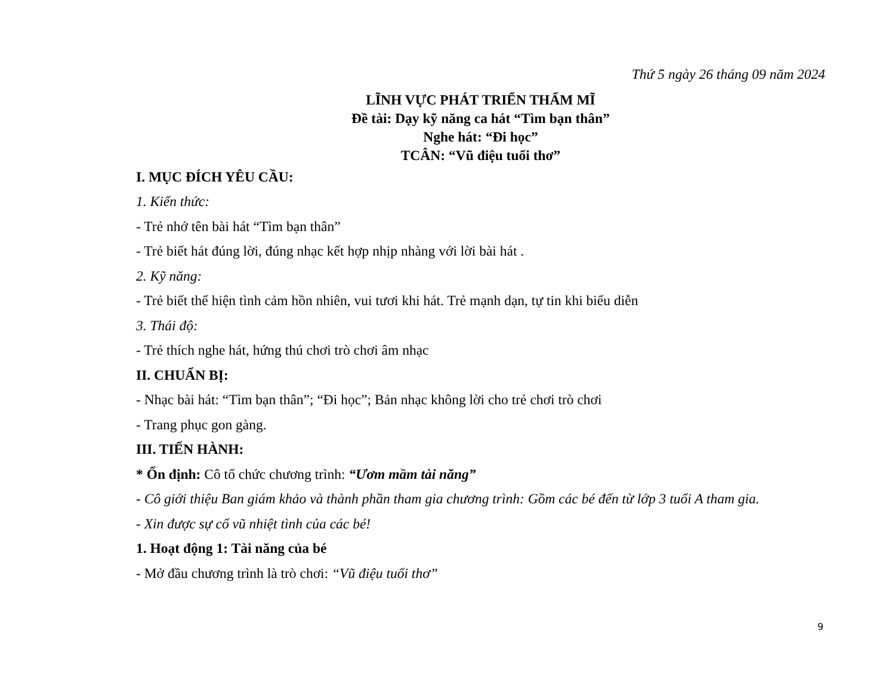Thứ 5 ngày 26 tháng 09 năm 2024
LĨNH VỰC PHÁT TRIỂN THẨM MĨ
Đề tài: Dạy kỹ năng ca hát “Tìm bạn thân”
Nghe hát: “Đi học”
TCÂN: “Vũ điệu tuổi thơ”
I. MỤC ĐÍCH YÊU CẦU:
1. Kiến thức:
- Trẻ nhớ tên bài hát “Tìm bạn thân”
- Trẻ biết hát đúng lời, đúng nhạc kết hợp nhịp nhàng với lời bài hát .
2. Kỹ năng:
- Trẻ biết thể hiện tình cảm hồn nhiên, vui tươi khi hát. Trẻ mạnh dạn, tự tin khi biểu diễn
3. Thái độ:
- Trẻ thích nghe hát, hứng thú chơi trò chơi âm nhạc
II. CHUẨN BỊ:
- Nhạc bài hát: “Tìm bạn thân”; “Đi học”; Bản nhạc không lời cho trẻ chơi trò chơi
- Trang phục gon gàng.
III. TIẾN HÀNH:
* Ổn định: Cô tổ chức chương trình: “Ươm mầm tài năng”
- Cô giới thiệu Ban giám khảo và thành phần tham gia chương trình: Gồm các bé đến từ lớp 3 tuổi A tham gia.
- Xin được sự cổ vũ nhiệt tình của các bé!
1. Hoạt động 1: Tài năng của bé
- Mở đầu chương trình là trò chơi: “Vũ điệu tuổi thơ”
9